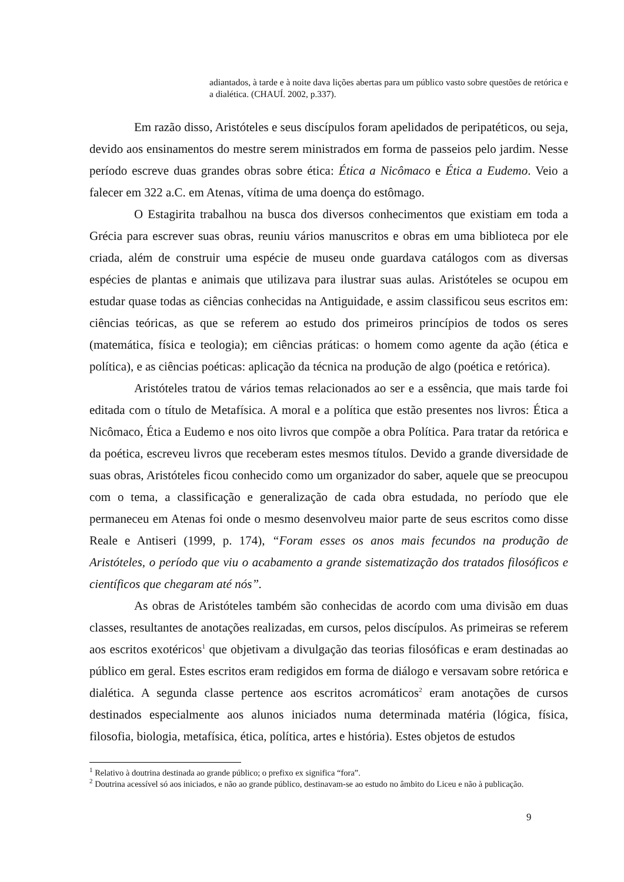adiantados, à tarde e à noite dava lições abertas para um público vasto sobre questões de retórica e a dialética. (CHAUÍ. 2002, p.337).
Em razão disso, Aristóteles e seus discípulos foram apelidados de peripatéticos, ou seja, devido aos ensinamentos do mestre serem ministrados em forma de passeios pelo jardim. Nesse período escreve duas grandes obras sobre ética: Ética a Nicômaco e Ética a Eudemo. Veio a falecer em 322 a.C. em Atenas, vítima de uma doença do estômago.
O Estagirita trabalhou na busca dos diversos conhecimentos que existiam em toda a Grécia para escrever suas obras, reuniu vários manuscritos e obras em uma biblioteca por ele criada, além de construir uma espécie de museu onde guardava catálogos com as diversas espécies de plantas e animais que utilizava para ilustrar suas aulas. Aristóteles se ocupou em estudar quase todas as ciências conhecidas na Antiguidade, e assim classificou seus escritos em: ciências teóricas, as que se referem ao estudo dos primeiros princípios de todos os seres (matemática, física e teologia); em ciências práticas: o homem como agente da ação (ética e política), e as ciências poéticas: aplicação da técnica na produção de algo (poética e retórica).
Aristóteles tratou de vários temas relacionados ao ser e a essência, que mais tarde foi editada com o título de Metafísica. A moral e a política que estão presentes nos livros: Ética a Nicômaco, Ética a Eudemo e nos oito livros que compõe a obra Política. Para tratar da retórica e da poética, escreveu livros que receberam estes mesmos títulos. Devido a grande diversidade de suas obras, Aristóteles ficou conhecido como um organizador do saber, aquele que se preocupou com o tema, a classificação e generalização de cada obra estudada, no período que ele permaneceu em Atenas foi onde o mesmo desenvolveu maior parte de seus escritos como disse Reale e Antiseri (1999, p. 174), “Foram esses os anos mais fecundos na produção de Aristóteles, o período que viu o acabamento a grande sistematização dos tratados filosóficos e científicos que chegaram até nós”.
As obras de Aristóteles também são conhecidas de acordo com uma divisão em duas classes, resultantes de anotações realizadas, em cursos, pelos discípulos. As primeiras se referem aos escritos exotéricos<sup>1</sup> que objetivam a divulgação das teorias filosóficas e eram destinadas ao público em geral. Estes escritos eram redigidos em forma de diálogo e versavam sobre retórica e dialética. A segunda classe pertence aos escritos acromáticos<sup>2</sup> eram anotações de cursos destinados especialmente aos alunos iniciados numa determinada matéria (lógica, física, filosofia, biologia, metafísica, ética, política, artes e história). Estes objetos de estudos
<sup>1</sup> Relativo à doutrina destinada ao grande público; o prefixo ex significa “fora”.
<sup>2</sup> Doutrina acessível só aos iniciados, e não ao grande público, destinavam-se ao estudo no âmbito do Liceu e não à publicação.
9